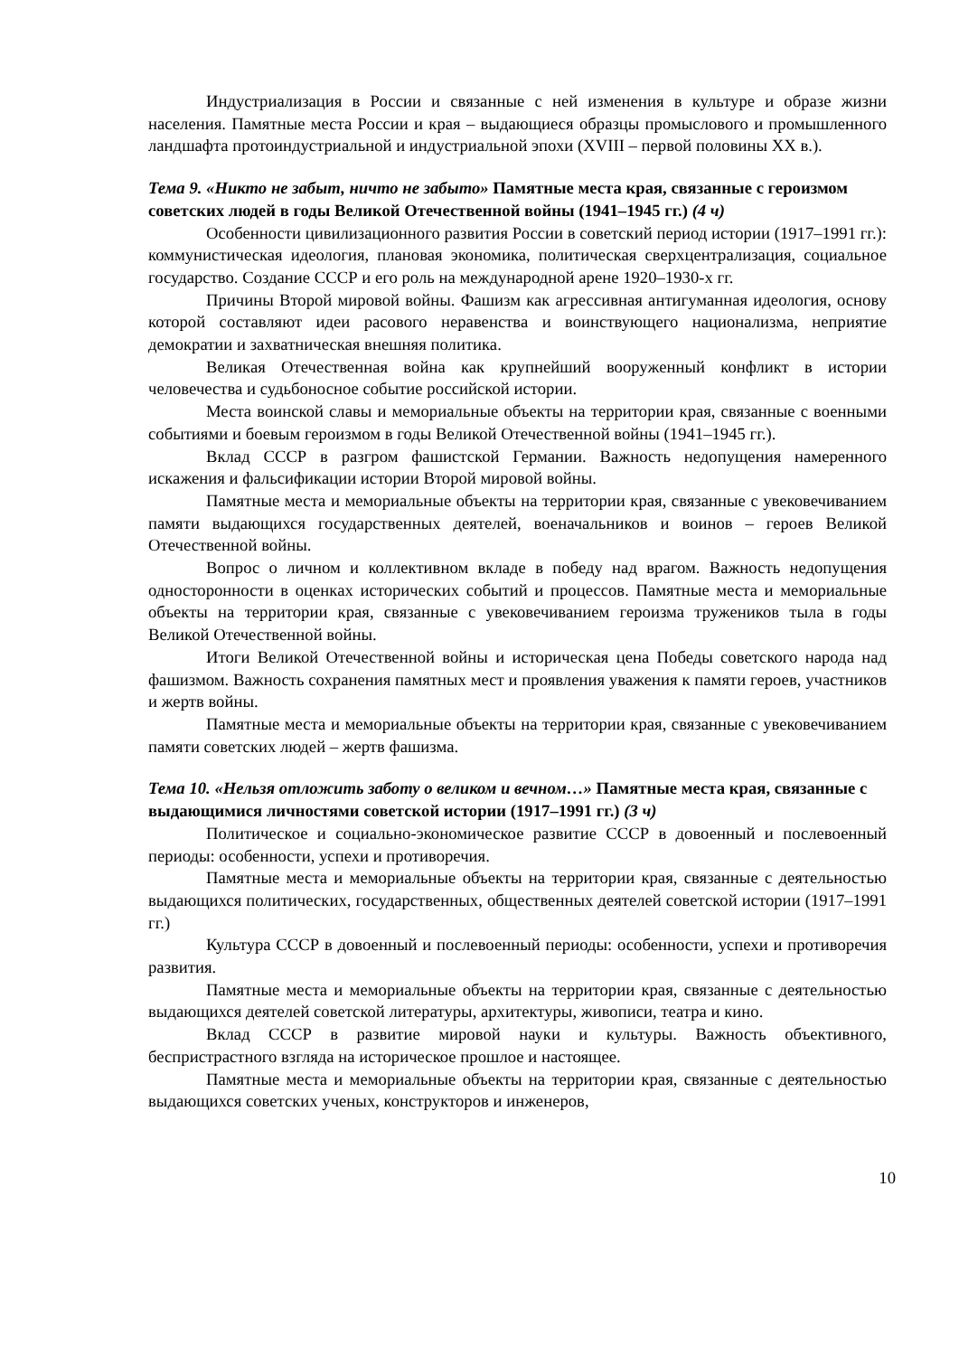Индустриализация в России и связанные с ней изменения в культуре и образе жизни населения. Памятные места России и края – выдающиеся образцы промыслового и промышленного ландшафта протоиндустриальной и индустриальной эпохи (XVIII – первой половины XX в.).
Тема 9. «Никто не забыт, ничто не забыто» Памятные места края, связанные с героизмом советских людей в годы Великой Отечественной войны (1941–1945 гг.) (4 ч)
Особенности цивилизационного развития России в советский период истории (1917–1991 гг.): коммунистическая идеология, плановая экономика, политическая сверхцентрализация, социальное государство. Создание СССР и его роль на международной арене 1920–1930-х гг.
Причины Второй мировой войны. Фашизм как агрессивная антигуманная идеология, основу которой составляют идеи расового неравенства и воинствующего национализма, неприятие демократии и захватническая внешняя политика.
Великая Отечественная война как крупнейший вооруженный конфликт в истории человечества и судьбоносное событие российской истории.
Места воинской славы и мемориальные объекты на территории края, связанные с военными событиями и боевым героизмом в годы Великой Отечественной войны (1941–1945 гг.).
Вклад СССР в разгром фашистской Германии. Важность недопущения намеренного искажения и фальсификации истории Второй мировой войны.
Памятные места и мемориальные объекты на территории края, связанные с увековечиванием памяти выдающихся государственных деятелей, военачальников и воинов – героев Великой Отечественной войны.
Вопрос о личном и коллективном вкладе в победу над врагом. Важность недопущения односторонности в оценках исторических событий и процессов. Памятные места и мемориальные объекты на территории края, связанные с увековечиванием героизма тружеников тыла в годы Великой Отечественной войны.
Итоги Великой Отечественной войны и историческая цена Победы советского народа над фашизмом. Важность сохранения памятных мест и проявления уважения к памяти героев, участников и жертв войны.
Памятные места и мемориальные объекты на территории края, связанные с увековечиванием памяти советских людей – жертв фашизма.
Тема 10. «Нельзя отложить заботу о великом и вечном…» Памятные места края, связанные с выдающимися личностями советской истории (1917–1991 гг.) (3 ч)
Политическое и социально-экономическое развитие СССР в довоенный и послевоенный периоды: особенности, успехи и противоречия.
Памятные места и мемориальные объекты на территории края, связанные с деятельностью выдающихся политических, государственных, общественных деятелей советской истории (1917–1991 гг.)
Культура СССР в довоенный и послевоенный периоды: особенности, успехи и противоречия развития.
Памятные места и мемориальные объекты на территории края, связанные с деятельностью выдающихся деятелей советской литературы, архитектуры, живописи, театра и кино.
Вклад СССР в развитие мировой науки и культуры. Важность объективного, беспристрастного взгляда на историческое прошлое и настоящее.
Памятные места и мемориальные объекты на территории края, связанные с деятельностью выдающихся советских ученых, конструкторов и инженеров,
10